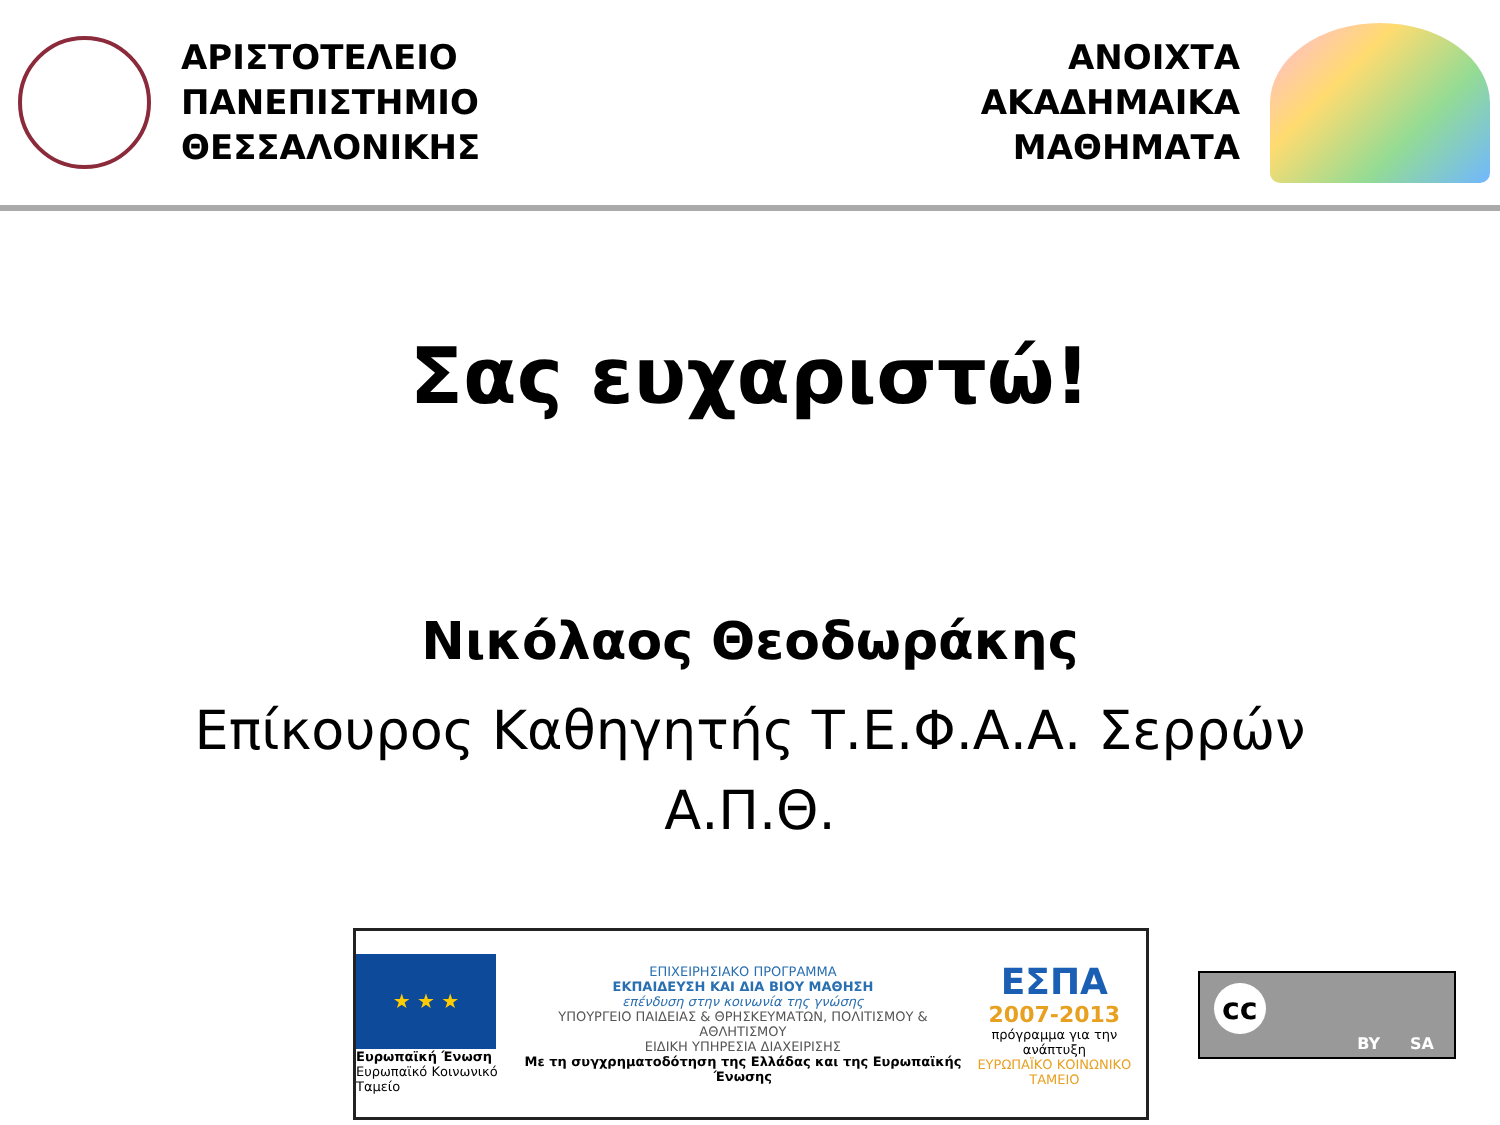ΑΡΙΣΤΟΤΕΛΕΙΟ
ΠΑΝΕΠΙΣΤΗΜΙΟ
ΘΕΣΣΑΛΟΝΙΚΗΣ
ΑΝΟΙΧΤΑ
ΑΚΑΔΗΜΑΙΚΑ
ΜΑΘΗΜΑΤΑ
Σας ευχαριστώ!
Νικόλαος Θεοδωράκης
Επίκουρος Καθηγητής Τ.Ε.Φ.Α.Α. Σερρών
Α.Π.Θ.
★ ★ ★
Ευρωπαϊκή Ένωση
Ευρωπαϊκό Κοινωνικό Ταμείο
ΕΠΙΧΕΙΡΗΣΙΑΚΟ ΠΡΟΓΡΑΜΜΑ
ΕΚΠΑΙΔΕΥΣΗ ΚΑΙ ΔΙΑ ΒΙΟΥ ΜΑΘΗΣΗ
επένδυση στην κοινωνία της γνώσης
ΥΠΟΥΡΓΕΙΟ ΠΑΙΔΕΙΑΣ & ΘΡΗΣΚΕΥΜΑΤΩΝ, ΠΟΛΙΤΙΣΜΟΥ & ΑΘΛΗΤΙΣΜΟΥ
ΕΙΔΙΚΗ ΥΠΗΡΕΣΙΑ ΔΙΑΧΕΙΡΙΣΗΣ
Με τη συγχρηματοδότηση της Ελλάδας και της Ευρωπαϊκής Ένωσης
ΕΣΠΑ
2007-2013
πρόγραμμα για την ανάπτυξη
ΕΥΡΩΠΑΪΚΟ ΚΟΙΝΩΝΙΚΟ ΤΑΜΕΙΟ
cc
BY SA